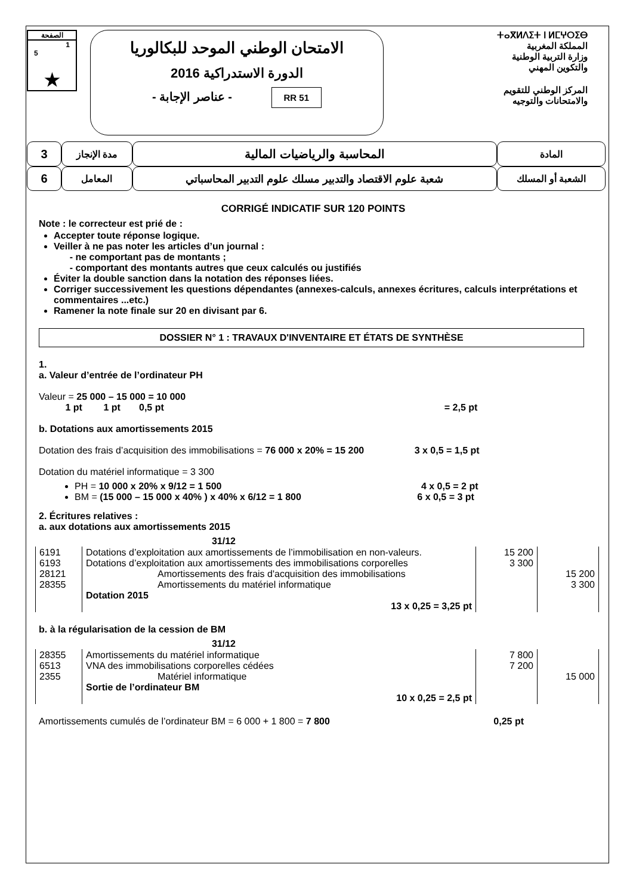الصفحة
1
5
★
الامتحان الوطني الموحد للبكالوريا
الدورة الاستدراكية 2016
- عناصر الإجابة - RR 51
ⵜⴰⴳⵍⴷⵉⵜ ⵏ ⵍⵎⵖⵔⵉⴱ
المملكة المغربية
وزارة التربية الوطنية
والتكوين المهني
المركز الوطني للتقويم
والامتحانات والتوجيه
| 3 | مدة الإنجاز | المحاسبة والرياضيات المالية | المادة |
| 6 | المعامل | شعبة علوم الاقتصاد والتدبير مسلك علوم التدبير المحاسباتي | الشعبة أو المسلك |
CORRIGÉ INDICATIF SUR 120 POINTS
Note : le correcteur est prié de :
Accepter toute réponse logique.
Veiller à ne pas noter les articles d’un journal :
- ne comportant pas de montants ;
- comportant des montants autres que ceux calculés ou justifiés
Éviter la double sanction dans la notation des réponses liées.
Corriger successivement les questions dépendantes (annexes-calculs, annexes écritures, calculs interprétations et commentaires ...etc.)
Ramener la note finale sur 20 en divisant par 6.
DOSSIER N° 1 : TRAVAUX D'INVENTAIRE ET ÉTATS DE SYNTHÈSE
1.
a. Valeur d’entrée de l’ordinateur PH
Valeur = 25 000 – 15 000 = 10 000
1 pt 1 pt 0,5 pt = 2,5 pt
b. Dotations aux amortissements 2015
Dotation des frais d’acquisition des immobilisations = 76 000 x 20% = 15 200 3 x 0,5 = 1,5 pt
Dotation du matériel informatique = 3 300
PH = 10 000 x 20% x 9/12 = 1 500 4 x 0,5 = 2 pt
BM = (15 000 – 15 000 x 40% ) x 40% x 6/12 = 1 800 6 x 0,5 = 3 pt
2. Écritures relatives :
a. aux dotations aux amortissements 2015
31/12
| 6191 6193 28121 28355 | Dotations d’exploitation aux amortissements de l’immobilisation en non-valeurs. Dotations d’exploitation aux amortissements des immobilisations corporelles Amortissements des frais d'acquisition des immobilisations Amortissements du matériel informatique Dotation 2015 13 x 0,25 = 3,25 pt | 15 200 3 300 | 15 200 3 300 |
b. à la régularisation de la cession de BM
31/12
| 28355 6513 2355 | Amortissements du matériel informatique VNA des immobilisations corporelles cédées Matériel informatique Sortie de l’ordinateur BM 10 x 0,25 = 2,5 pt | 7 800 7 200 | 15 000 |
Amortissements cumulés de l’ordinateur BM = 6 000 + 1 800 = 7 800 0,25 pt